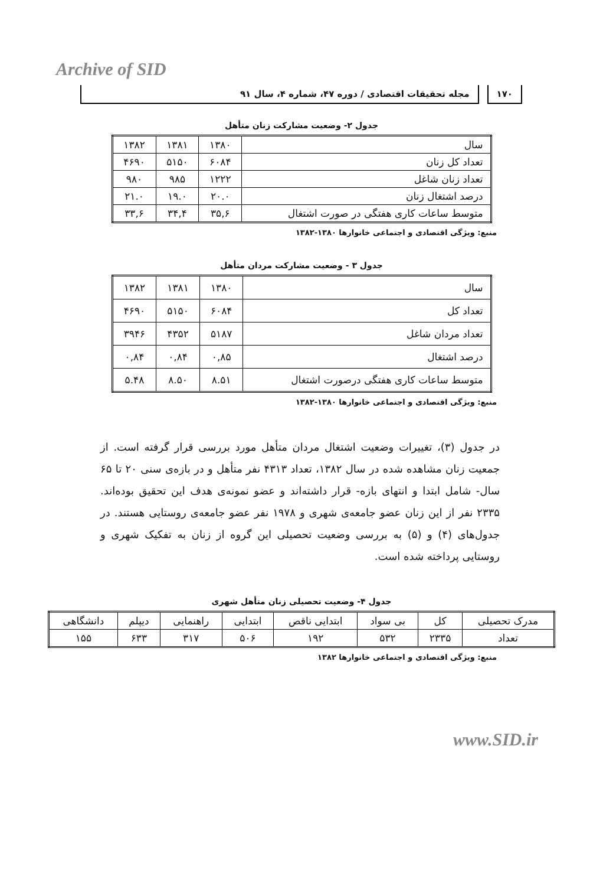Archive of SID
۱۷۰ مجله تحقیقات اقتصادی / دوره ۴۷، شماره ۴، سال ۹۱
جدول ۲- وضعیت مشارکت زنان متأهل
| سال | ۱۳۸۰ | ۱۳۸۱ | ۱۳۸۲ |
| تعداد کل زنان | ۶۰۸۴ | ۵۱۵۰ | ۴۶۹۰ |
| تعداد زنان شاغل | ۱۲۲۲ | ۹۸۵ | ۹۸۰ |
| درصد اشتغال زنان | ۲۰.۰ | ۱۹.۰ | ۲۱.۰ |
| متوسط ساعات کاری هفتگی در صورت اشتغال | ۳۵,۶ | ۳۴,۴ | ۳۳,۶ |
منبع: ویژگی اقتصادی و اجتماعی خانوارها ۱۳۸۰-۱۳۸۲
جدول ۳ - وضعیت مشارکت مردان متأهل
| سال | ۱۳۸۰ | ۱۳۸۱ | ۱۳۸۲ |
| تعداد کل | ۶۰۸۴ | ۵۱۵۰ | ۴۶۹۰ |
| تعداد مردان شاغل | ۵۱۸۷ | ۴۳۵۲ | ۳۹۴۶ |
| درصد اشتغال | ۰,۸۵ | ۰,۸۴ | ۰,۸۴ |
| متوسط ساعات کاری هفتگی درصورت اشتغال | ۸.۵۱ | ۸.۵۰ | ۵.۴۸ |
منبع: ویژگی اقتصادی و اجتماعی خانوارها ۱۳۸۰-۱۳۸۲
در جدول (۳)، تغییرات وضعیت اشتغال مردان متأهل مورد بررسی قرار گرفته است. از جمعیت زنان مشاهده شده در سال ۱۳۸۲، تعداد ۴۳۱۳ نفر متأهل و در بازه‌ی سنی ۲۰ تا ۶۵ سال- شامل ابتدا و انتهای بازه- قرار داشته‌اند و عضو نمونه‌ی هدف این تحقیق بوده‌اند. ۲۳۳۵ نفر از این زنان عضو جامعه‌ی شهری و ۱۹۷۸ نفر عضو جامعه‌ی روستایی هستند. در جدول‌های (۴) و (۵) به بررسی وضعیت تحصیلی این گروه از زنان به تفکیک شهری و روستایی پرداخته شده است.
جدول ۴- وضعیت تحصیلی زنان متأهل شهری
| مدرک تحصیلی | کل | بی سواد | ابتدایی ناقص | ابتدایی | راهنمایی | دیپلم | دانشگاهی |
| تعداد | ۲۳۳۵ | ۵۳۲ | ۱۹۲ | ۵۰۶ | ۳۱۷ | ۶۳۳ | ۱۵۵ |
منبع: ویژگی اقتصادی و اجتماعی خانوارها ۱۳۸۲
www.SID.ir